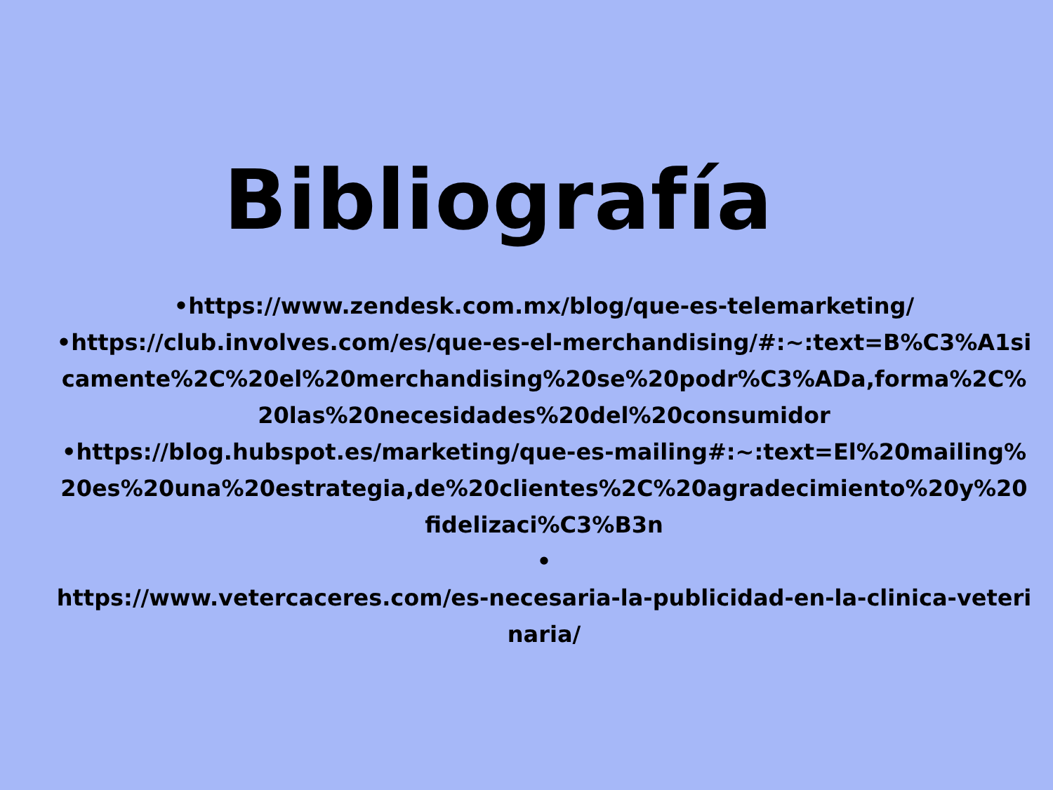Bibliografía
•https://www.zendesk.com.mx/blog/que-es-telemarketing/
•https://club.involves.com/es/que-es-el-merchandising/#:~:text=B%C3%A1sicamente%2C%20el%20merchandising%20se%20podr%C3%ADa,forma%2C%20las%20necesidades%20del%20consumidor
•https://blog.hubspot.es/marketing/que-es-mailing#:~:text=El%20mailing%20es%20una%20estrategia,de%20clientes%2C%20agradecimiento%20y%20fidelizaci%C3%B3n
•
https://www.vetercaceres.com/es-necesaria-la-publicidad-en-la-clinica-veterinaria/